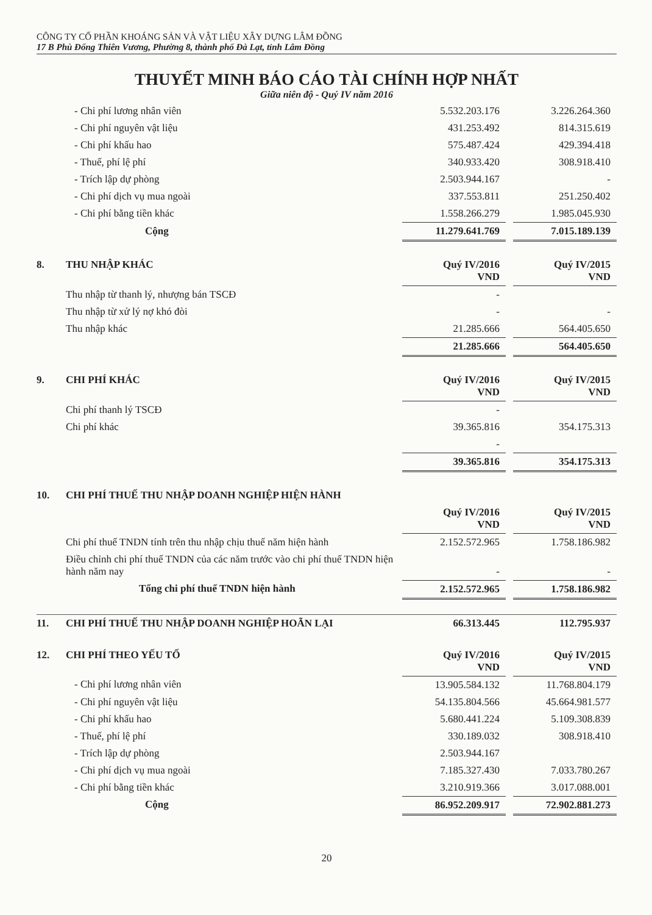CÔNG TY CỔ PHẦN KHOÁNG SẢN VÀ VẬT LIỆU XÂY DỰNG LÂM ĐỒNG
17 B Phù Đổng Thiên Vương, Phường 8, thành phố Đà Lạt, tỉnh Lâm Đồng
THUYẾT MINH BÁO CÁO TÀI CHÍNH HỢP NHẤT
Giữa niên độ - Quý IV năm 2016
| | - Chi phí lương nhân viên | 5.532.203.176 | | 3.226.264.360 |
| | - Chi phí nguyên vật liệu | 431.253.492 | | 814.315.619 |
| | - Chi phí khấu hao | 575.487.424 | | 429.394.418 |
| | - Thuế, phí lệ phí | 340.933.420 | | 308.918.410 |
| | - Trích lập dự phòng | 2.503.944.167 | | - |
| | - Chi phí dịch vụ mua ngoài | 337.553.811 | | 251.250.402 |
| | - Chi phí bằng tiền khác | 1.558.266.279 | | 1.985.045.930 |
| | Cộng | 11.279.641.769 | | 7.015.189.139 |
| 8. | THU NHẬP KHÁC | Quý IV/2016 VND | | Quý IV/2015 VND |
| | Thu nhập từ thanh lý, nhượng bán TSCĐ | - | | |
| | Thu nhập từ xử lý nợ khó đòi | - | | - |
| | Thu nhập khác | 21.285.666 | | 564.405.650 |
| | | 21.285.666 | | 564.405.650 |
| 9. | CHI PHÍ KHÁC | Quý IV/2016 VND | | Quý IV/2015 VND |
| | Chi phí thanh lý TSCĐ | - | | |
| | Chi phí khác | 39.365.816 | | 354.175.313 |
| | | - | | |
| | | 39.365.816 | | 354.175.313 |
| 10. | CHI PHÍ THUẾ THU NHẬP DOANH NGHIỆP HIỆN HÀNH | | | |
| | | Quý IV/2016 VND | | Quý IV/2015 VND |
| | Chi phí thuế TNDN tính trên thu nhập chịu thuế năm hiện hành | 2.152.572.965 | | 1.758.186.982 |
| | Điều chỉnh chi phí thuế TNDN của các năm trước vào chi phí thuế TNDN hiện hành năm nay | - | | - |
| | Tổng chi phí thuế TNDN hiện hành | 2.152.572.965 | | 1.758.186.982 |
| 11. | CHI PHÍ THUẾ THU NHẬP DOANH NGHIỆP HOÃN LẠI | 66.313.445 | | 112.795.937 |
| 12. | CHI PHÍ THEO YẾU TỐ | Quý IV/2016 VND | | Quý IV/2015 VND |
| | - Chi phí lương nhân viên | 13.905.584.132 | | 11.768.804.179 |
| | - Chi phí nguyên vật liệu | 54.135.804.566 | | 45.664.981.577 |
| | - Chi phí khấu hao | 5.680.441.224 | | 5.109.308.839 |
| | - Thuế, phí lệ phí | 330.189.032 | | 308.918.410 |
| | - Trích lập dự phòng | 2.503.944.167 | | |
| | - Chi phí dịch vụ mua ngoài | 7.185.327.430 | | 7.033.780.267 |
| | - Chi phí bằng tiền khác | 3.210.919.366 | | 3.017.088.001 |
| | Cộng | 86.952.209.917 | | 72.902.881.273 |
20